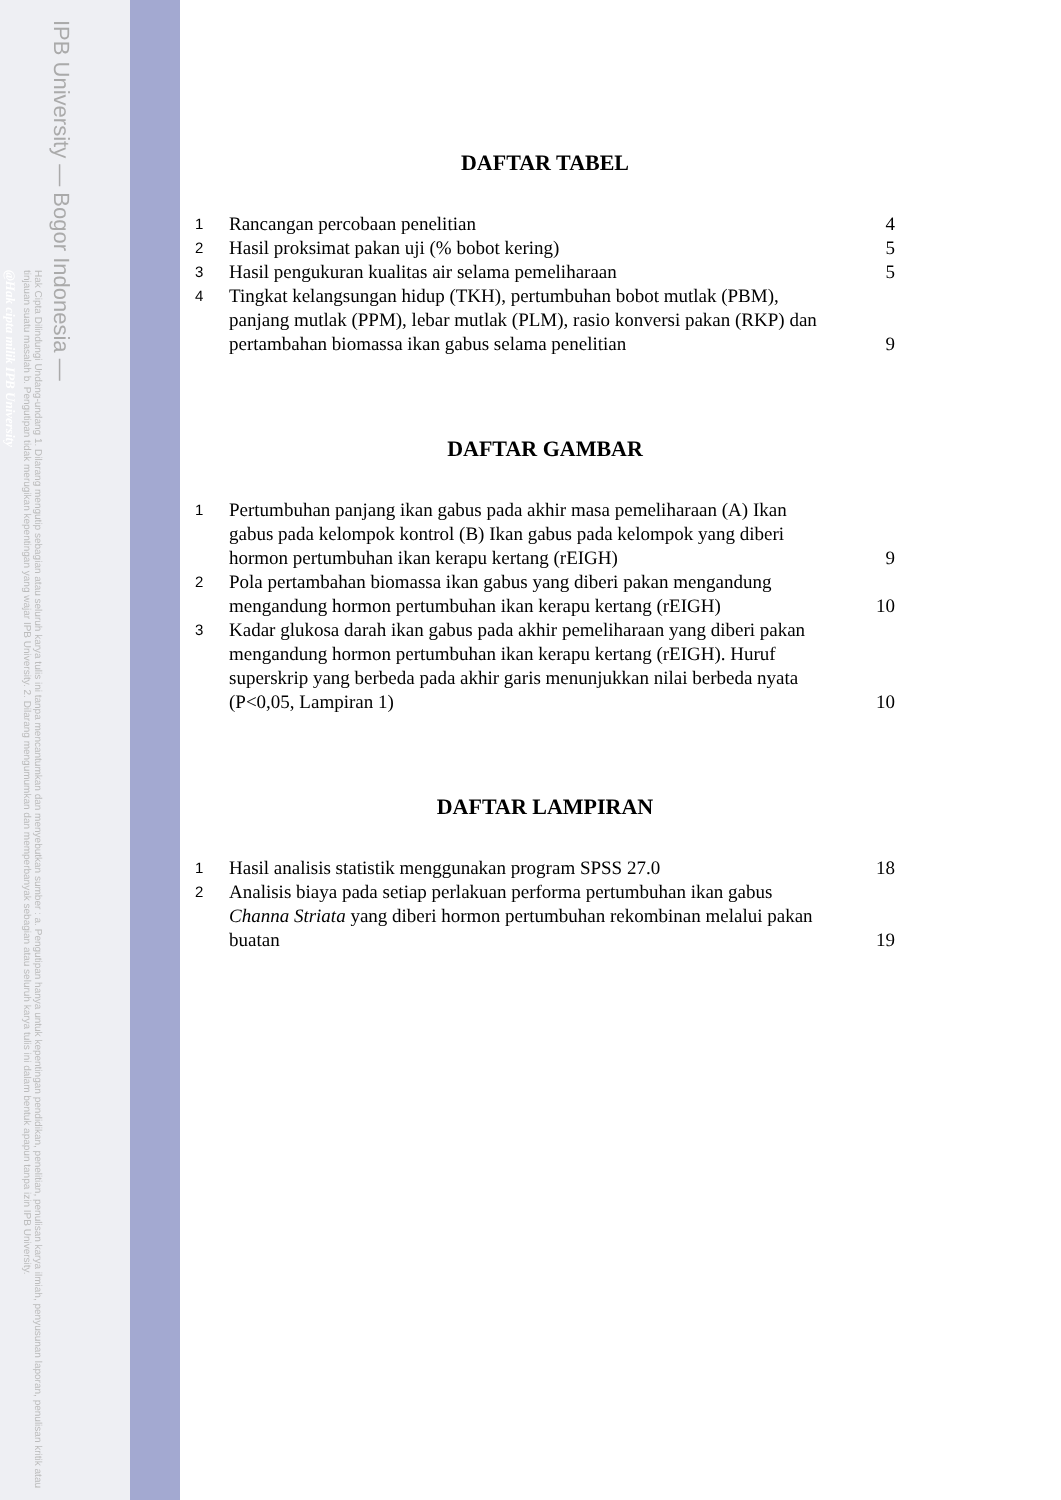IPB University — Bogor Indonesia —
Hak Cipta Dilindungi Undang-undang 1. Dilarang mengutip sebagian atau seluruh karya tulis ini tanpa mencantumkan dan menyebutkan sumber : a. Pengutipan hanya untuk kepentingan pendidikan, penelitian, penulisan karya ilmiah, penyusunan laporan, penulisan kritik atau tinjauan suatu masalah b. Pengutipan tidak merugikan kepentingan yang wajar IPB University. 2. Dilarang mengumumkan dan memperbanyak sebagian atau seluruh karya tulis ini dalam bentuk apapun tanpa izin IPB University.
@Hak cipta milik IPB University
DAFTAR TABEL
| 1 | Rancangan percobaan penelitian | 4 |
| 2 | Hasil proksimat pakan uji (% bobot kering) | 5 |
| 3 | Hasil pengukuran kualitas air selama pemeliharaan | 5 |
| 4 | Tingkat kelangsungan hidup (TKH), pertumbuhan bobot mutlak (PBM), panjang mutlak (PPM), lebar mutlak (PLM), rasio konversi pakan (RKP) dan pertambahan biomassa ikan gabus selama penelitian | 9 |
DAFTAR GAMBAR
| 1 | Pertumbuhan panjang ikan gabus pada akhir masa pemeliharaan (A) Ikan gabus pada kelompok kontrol (B) Ikan gabus pada kelompok yang diberi hormon pertumbuhan ikan kerapu kertang (rEIGH) | 9 |
| 2 | Pola pertambahan biomassa ikan gabus yang diberi pakan mengandung mengandung hormon pertumbuhan ikan kerapu kertang (rEIGH) | 10 |
| 3 | Kadar glukosa darah ikan gabus pada akhir pemeliharaan yang diberi pakan mengandung hormon pertumbuhan ikan kerapu kertang (rEIGH). Huruf superskrip yang berbeda pada akhir garis menunjukkan nilai berbeda nyata (P<0,05, Lampiran 1) | 10 |
DAFTAR LAMPIRAN
| 1 | Hasil analisis statistik menggunakan program SPSS 27.0 | 18 |
| 2 | Analisis biaya pada setiap perlakuan performa pertumbuhan ikan gabus Channa Striata yang diberi hormon pertumbuhan rekombinan melalui pakan buatan | 19 |